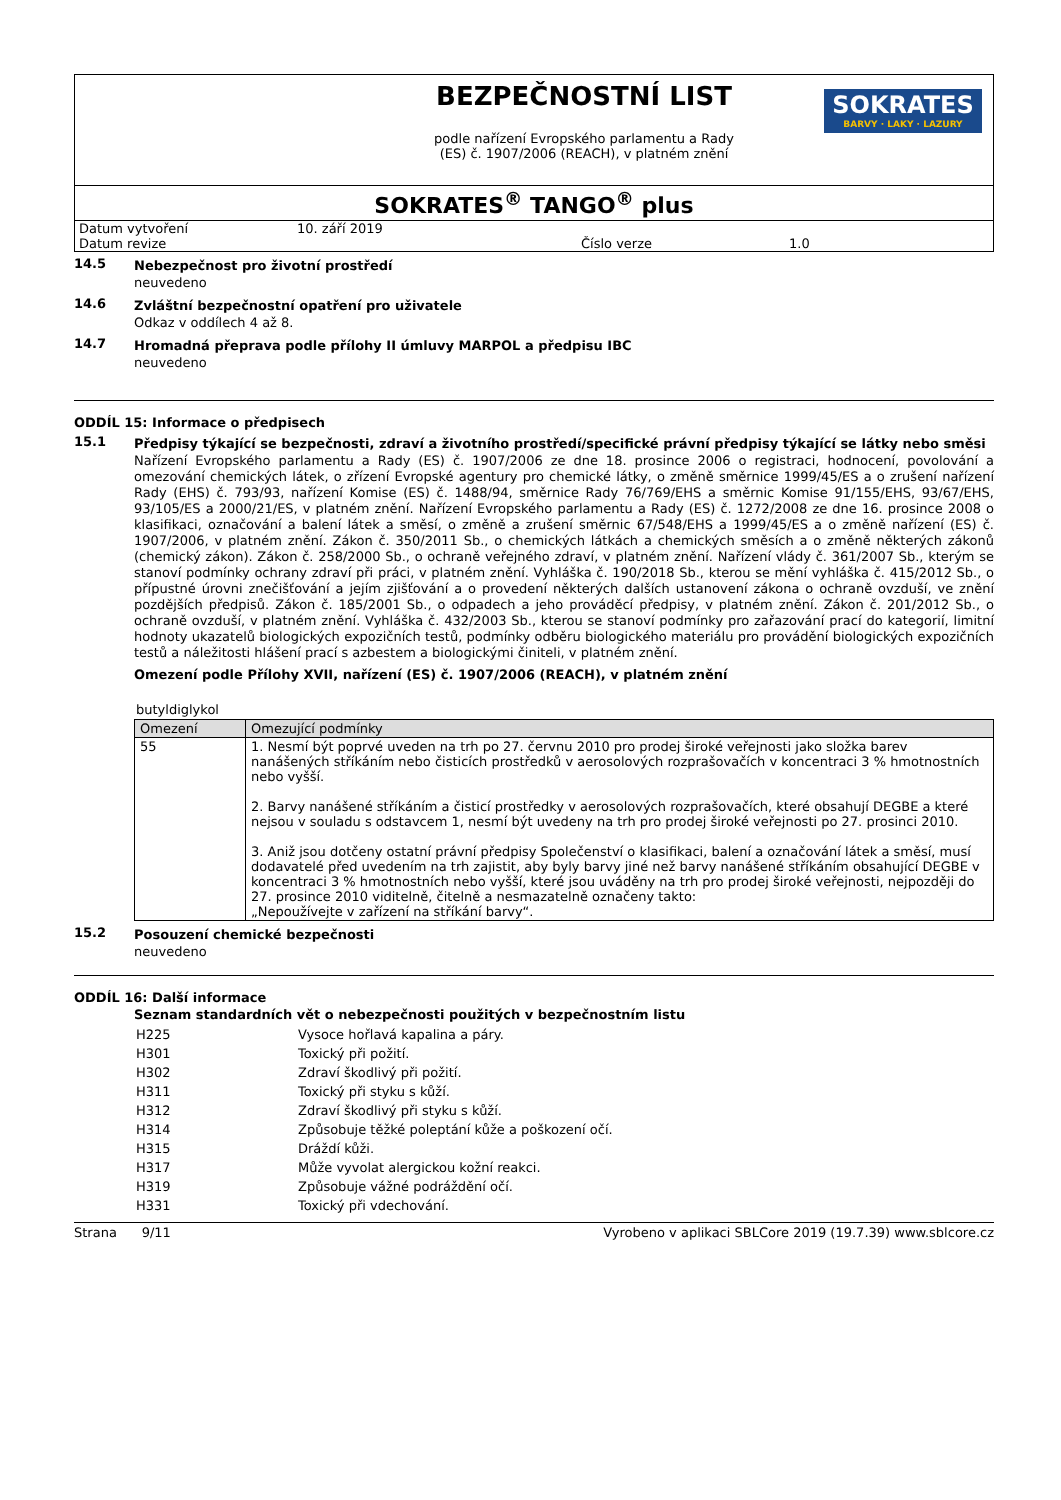BEZPEČNOSTNÍ LIST
podle nařízení Evropského parlamentu a Rady
(ES) č. 1907/2006 (REACH), v platném znění
SOKRATES
BARVY · LAKY · LAZURY
SOKRATES<sup>®</sup> TANGO<sup>®</sup> plus
| Datum vytvoření | 10. září 2019 | | |
| Datum revize | | Číslo verze | 1.0 |
14.5 Nebezpečnost pro životní prostředí
neuvedeno
14.6 Zvláštní bezpečnostní opatření pro uživatele
Odkaz v oddílech 4 až 8.
14.7 Hromadná přeprava podle přílohy II úmluvy MARPOL a předpisu IBC
neuvedeno
ODDÍL 15: Informace o předpisech
15.1 Předpisy týkající se bezpečnosti, zdraví a životního prostředí/specifické právní předpisy týkající se látky nebo směsi
Nařízení Evropského parlamentu a Rady (ES) č. 1907/2006 ze dne 18. prosince 2006 o registraci, hodnocení, povolování a omezování chemických látek, o zřízení Evropské agentury pro chemické látky, o změně směrnice 1999/45/ES a o zrušení nařízení Rady (EHS) č. 793/93, nařízení Komise (ES) č. 1488/94, směrnice Rady 76/769/EHS a směrnic Komise 91/155/EHS, 93/67/EHS, 93/105/ES a 2000/21/ES, v platném znění. Nařízení Evropského parlamentu a Rady (ES) č. 1272/2008 ze dne 16. prosince 2008 o klasifikaci, označování a balení látek a směsí, o změně a zrušení směrnic 67/548/EHS a 1999/45/ES a o změně nařízení (ES) č. 1907/2006, v platném znění. Zákon č. 350/2011 Sb., o chemických látkách a chemických směsích a o změně některých zákonů (chemický zákon). Zákon č. 258/2000 Sb., o ochraně veřejného zdraví, v platném znění. Nařízení vlády č. 361/2007 Sb., kterým se stanoví podmínky ochrany zdraví při práci, v platném znění. Vyhláška č. 190/2018 Sb., kterou se mění vyhláška č. 415/2012 Sb., o přípustné úrovni znečišťování a jejím zjišťování a o provedení některých dalších ustanovení zákona o ochraně ovzduší, ve znění pozdějších předpisů. Zákon č. 185/2001 Sb., o odpadech a jeho prováděcí předpisy, v platném znění. Zákon č. 201/2012 Sb., o ochraně ovzduší, v platném znění. Vyhláška č. 432/2003 Sb., kterou se stanoví podmínky pro zařazování prací do kategorií, limitní hodnoty ukazatelů biologických expozičních testů, podmínky odběru biologického materiálu pro provádění biologických expozičních testů a náležitosti hlášení prací s azbestem a biologickými činiteli, v platném znění.
Omezení podle Přílohy XVII, nařízení (ES) č. 1907/2006 (REACH), v platném znění
butyldiglykol
| Omezení | Omezující podmínky |
| --- | --- |
| 55 | 1. Nesmí být poprvé uveden na trh po 27. červnu 2010 pro prodej široké veřejnosti jako složka barev nanášených stříkáním nebo čisticích prostředků v aerosolových rozprašovačích v koncentraci 3 % hmotnostních nebo vyšší. 2. Barvy nanášené stříkáním a čisticí prostředky v aerosolových rozprašovačích, které obsahují DEGBE a které nejsou v souladu s odstavcem 1, nesmí být uvedeny na trh pro prodej široké veřejnosti po 27. prosinci 2010. 3. Aniž jsou dotčeny ostatní právní předpisy Společenství o klasifikaci, balení a označování látek a směsí, musí dodavatelé před uvedením na trh zajistit, aby byly barvy jiné než barvy nanášené stříkáním obsahující DEGBE v koncentraci 3 % hmotnostních nebo vyšší, které jsou uváděny na trh pro prodej široké veřejnosti, nejpozději do 27. prosince 2010 viditelně, čitelně a nesmazatelně označeny takto: „Nepoužívejte v zařízení na stříkání barvy“. |
15.2 Posouzení chemické bezpečnosti
neuvedeno
ODDÍL 16: Další informace
Seznam standardních vět o nebezpečnosti použitých v bezpečnostním listu
| H225 | Vysoce hořlavá kapalina a páry. |
| H301 | Toxický při požití. |
| H302 | Zdraví škodlivý při požití. |
| H311 | Toxický při styku s kůží. |
| H312 | Zdraví škodlivý při styku s kůží. |
| H314 | Způsobuje těžké poleptání kůže a poškození očí. |
| H315 | Dráždí kůži. |
| H317 | Může vyvolat alergickou kožní reakci. |
| H319 | Způsobuje vážné podráždění očí. |
| H331 | Toxický při vdechování. |
Strana 9/11 Vyrobeno v aplikaci SBLCore 2019 (19.7.39) www.sblcore.cz